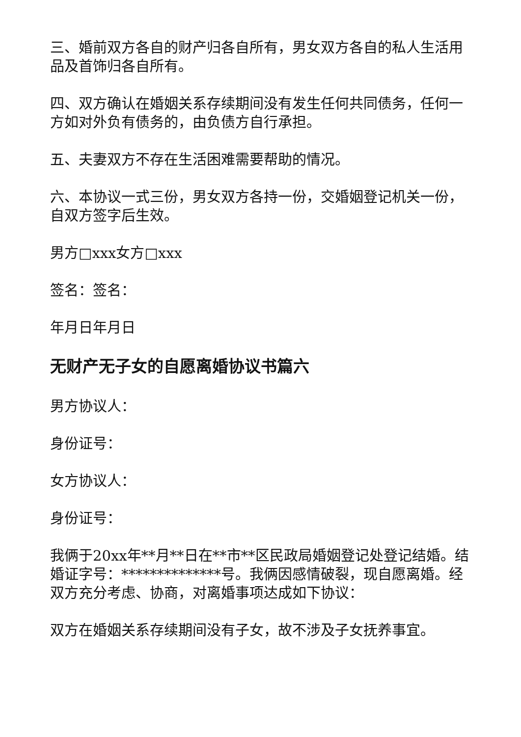三、婚前双方各自的财产归各自所有，男女双方各自的私人生活用品及首饰归各自所有。
四、双方确认在婚姻关系存续期间没有发生任何共同债务，任何一方如对外负有债务的，由负债方自行承担。
五、夫妻双方不存在生活困难需要帮助的情况。
六、本协议一式三份，男女双方各持一份，交婚姻登记机关一份，自双方签字后生效。
男方□xxx女方□xxx
签名：签名：
年月日年月日
无财产无子女的自愿离婚协议书篇六
男方协议人：
身份证号：
女方协议人：
身份证号：
我俩于20xx年**月**日在**市**区民政局婚姻登记处登记结婚。结婚证字号：**************号。我俩因感情破裂，现自愿离婚。经双方充分考虑、协商，对离婚事项达成如下协议：
双方在婚姻关系存续期间没有子女，故不涉及子女抚养事宜。